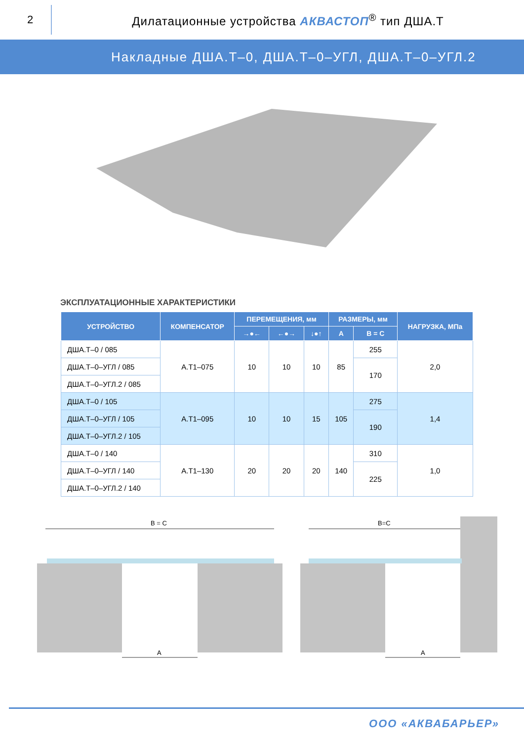2
Дилатационные устройства АКВАСТОП<sup>®</sup> тип ДША.Т
Накладные ДША.Т–0, ДША.Т–0–УГЛ, ДША.Т–0–УГЛ.2
ЭКСПЛУАТАЦИОННЫЕ ХАРАКТЕРИСТИКИ
| УСТРОЙСТВО | КОМПЕНСАТОР | ПЕРЕМЕЩЕНИЯ, мм | | | РАЗМЕРЫ, мм | | НАГРУЗКА, МПа |
| --- | --- | --- | --- | --- | --- | --- | --- |
| | | →●← | ←●→ | ↓●↑ | A | B = C | |
| ДША.Т–0 / 085 | А.Т1–075 | 10 | 10 | 10 | 85 | 255 | 2,0 |
| ДША.Т–0–УГЛ / 085 | | | | | | 170 | |
| ДША.Т–0–УГЛ.2 / 085 | | | | | | | |
| ДША.Т–0 / 105 | А.Т1–095 | 10 | 10 | 15 | 105 | 275 | 1,4 |
| ДША.Т–0–УГЛ / 105 | | | | | | 190 | |
| ДША.Т–0–УГЛ.2 / 105 | | | | | | | |
| ДША.Т–0 / 140 | А.Т1–130 | 20 | 20 | 20 | 140 | 310 | 1,0 |
| ДША.Т–0–УГЛ / 140 | | | | | | 225 | |
| ДША.Т–0–УГЛ.2 / 140 | | | | | | | |
B = C
B=C
A
A
ООО «АКВАБАРЬЕР»